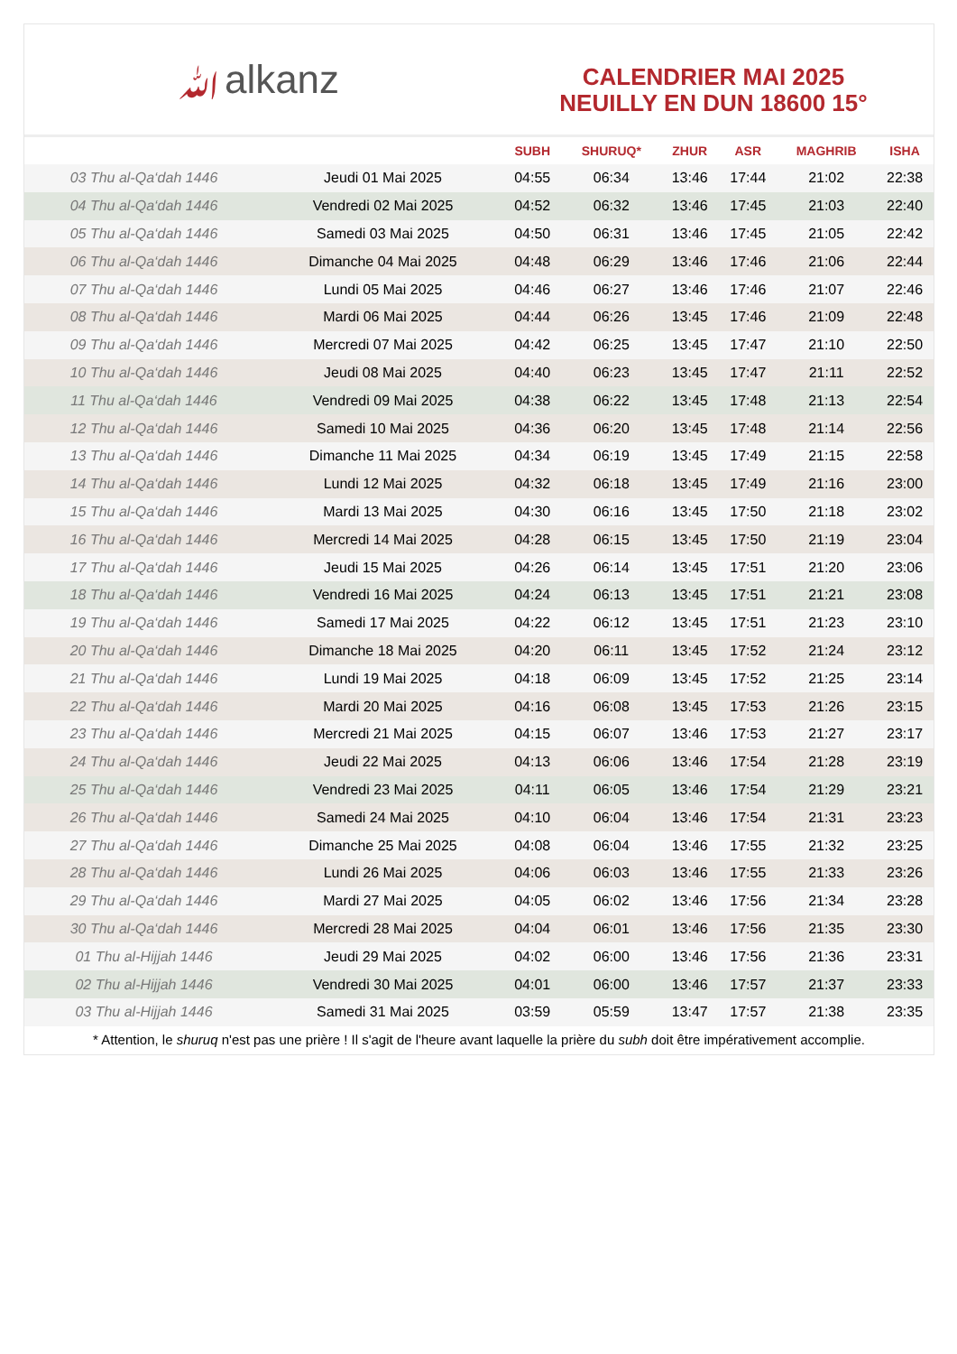ﷲalkanz
CALENDRIER MAI 2025
NEUILLY EN DUN 18600 15°
| | | SUBH | SHURUQ* | ZHUR | ASR | MAGHRIB | ISHA |
| --- | --- | --- | --- | --- | --- | --- | --- |
| 03 Thu al-Qa‘dah 1446 | Jeudi 01 Mai 2025 | 04:55 | 06:34 | 13:46 | 17:44 | 21:02 | 22:38 |
| 04 Thu al-Qa‘dah 1446 | Vendredi 02 Mai 2025 | 04:52 | 06:32 | 13:46 | 17:45 | 21:03 | 22:40 |
| 05 Thu al-Qa‘dah 1446 | Samedi 03 Mai 2025 | 04:50 | 06:31 | 13:46 | 17:45 | 21:05 | 22:42 |
| 06 Thu al-Qa‘dah 1446 | Dimanche 04 Mai 2025 | 04:48 | 06:29 | 13:46 | 17:46 | 21:06 | 22:44 |
| 07 Thu al-Qa‘dah 1446 | Lundi 05 Mai 2025 | 04:46 | 06:27 | 13:46 | 17:46 | 21:07 | 22:46 |
| 08 Thu al-Qa‘dah 1446 | Mardi 06 Mai 2025 | 04:44 | 06:26 | 13:45 | 17:46 | 21:09 | 22:48 |
| 09 Thu al-Qa‘dah 1446 | Mercredi 07 Mai 2025 | 04:42 | 06:25 | 13:45 | 17:47 | 21:10 | 22:50 |
| 10 Thu al-Qa‘dah 1446 | Jeudi 08 Mai 2025 | 04:40 | 06:23 | 13:45 | 17:47 | 21:11 | 22:52 |
| 11 Thu al-Qa‘dah 1446 | Vendredi 09 Mai 2025 | 04:38 | 06:22 | 13:45 | 17:48 | 21:13 | 22:54 |
| 12 Thu al-Qa‘dah 1446 | Samedi 10 Mai 2025 | 04:36 | 06:20 | 13:45 | 17:48 | 21:14 | 22:56 |
| 13 Thu al-Qa‘dah 1446 | Dimanche 11 Mai 2025 | 04:34 | 06:19 | 13:45 | 17:49 | 21:15 | 22:58 |
| 14 Thu al-Qa‘dah 1446 | Lundi 12 Mai 2025 | 04:32 | 06:18 | 13:45 | 17:49 | 21:16 | 23:00 |
| 15 Thu al-Qa‘dah 1446 | Mardi 13 Mai 2025 | 04:30 | 06:16 | 13:45 | 17:50 | 21:18 | 23:02 |
| 16 Thu al-Qa‘dah 1446 | Mercredi 14 Mai 2025 | 04:28 | 06:15 | 13:45 | 17:50 | 21:19 | 23:04 |
| 17 Thu al-Qa‘dah 1446 | Jeudi 15 Mai 2025 | 04:26 | 06:14 | 13:45 | 17:51 | 21:20 | 23:06 |
| 18 Thu al-Qa‘dah 1446 | Vendredi 16 Mai 2025 | 04:24 | 06:13 | 13:45 | 17:51 | 21:21 | 23:08 |
| 19 Thu al-Qa‘dah 1446 | Samedi 17 Mai 2025 | 04:22 | 06:12 | 13:45 | 17:51 | 21:23 | 23:10 |
| 20 Thu al-Qa‘dah 1446 | Dimanche 18 Mai 2025 | 04:20 | 06:11 | 13:45 | 17:52 | 21:24 | 23:12 |
| 21 Thu al-Qa‘dah 1446 | Lundi 19 Mai 2025 | 04:18 | 06:09 | 13:45 | 17:52 | 21:25 | 23:14 |
| 22 Thu al-Qa‘dah 1446 | Mardi 20 Mai 2025 | 04:16 | 06:08 | 13:45 | 17:53 | 21:26 | 23:15 |
| 23 Thu al-Qa‘dah 1446 | Mercredi 21 Mai 2025 | 04:15 | 06:07 | 13:46 | 17:53 | 21:27 | 23:17 |
| 24 Thu al-Qa‘dah 1446 | Jeudi 22 Mai 2025 | 04:13 | 06:06 | 13:46 | 17:54 | 21:28 | 23:19 |
| 25 Thu al-Qa‘dah 1446 | Vendredi 23 Mai 2025 | 04:11 | 06:05 | 13:46 | 17:54 | 21:29 | 23:21 |
| 26 Thu al-Qa‘dah 1446 | Samedi 24 Mai 2025 | 04:10 | 06:04 | 13:46 | 17:54 | 21:31 | 23:23 |
| 27 Thu al-Qa‘dah 1446 | Dimanche 25 Mai 2025 | 04:08 | 06:04 | 13:46 | 17:55 | 21:32 | 23:25 |
| 28 Thu al-Qa‘dah 1446 | Lundi 26 Mai 2025 | 04:06 | 06:03 | 13:46 | 17:55 | 21:33 | 23:26 |
| 29 Thu al-Qa‘dah 1446 | Mardi 27 Mai 2025 | 04:05 | 06:02 | 13:46 | 17:56 | 21:34 | 23:28 |
| 30 Thu al-Qa‘dah 1446 | Mercredi 28 Mai 2025 | 04:04 | 06:01 | 13:46 | 17:56 | 21:35 | 23:30 |
| 01 Thu al-Hijjah 1446 | Jeudi 29 Mai 2025 | 04:02 | 06:00 | 13:46 | 17:56 | 21:36 | 23:31 |
| 02 Thu al-Hijjah 1446 | Vendredi 30 Mai 2025 | 04:01 | 06:00 | 13:46 | 17:57 | 21:37 | 23:33 |
| 03 Thu al-Hijjah 1446 | Samedi 31 Mai 2025 | 03:59 | 05:59 | 13:47 | 17:57 | 21:38 | 23:35 |
* Attention, le shuruq n'est pas une prière ! Il s'agit de l'heure avant laquelle la prière du subh doit être impérativement accomplie.